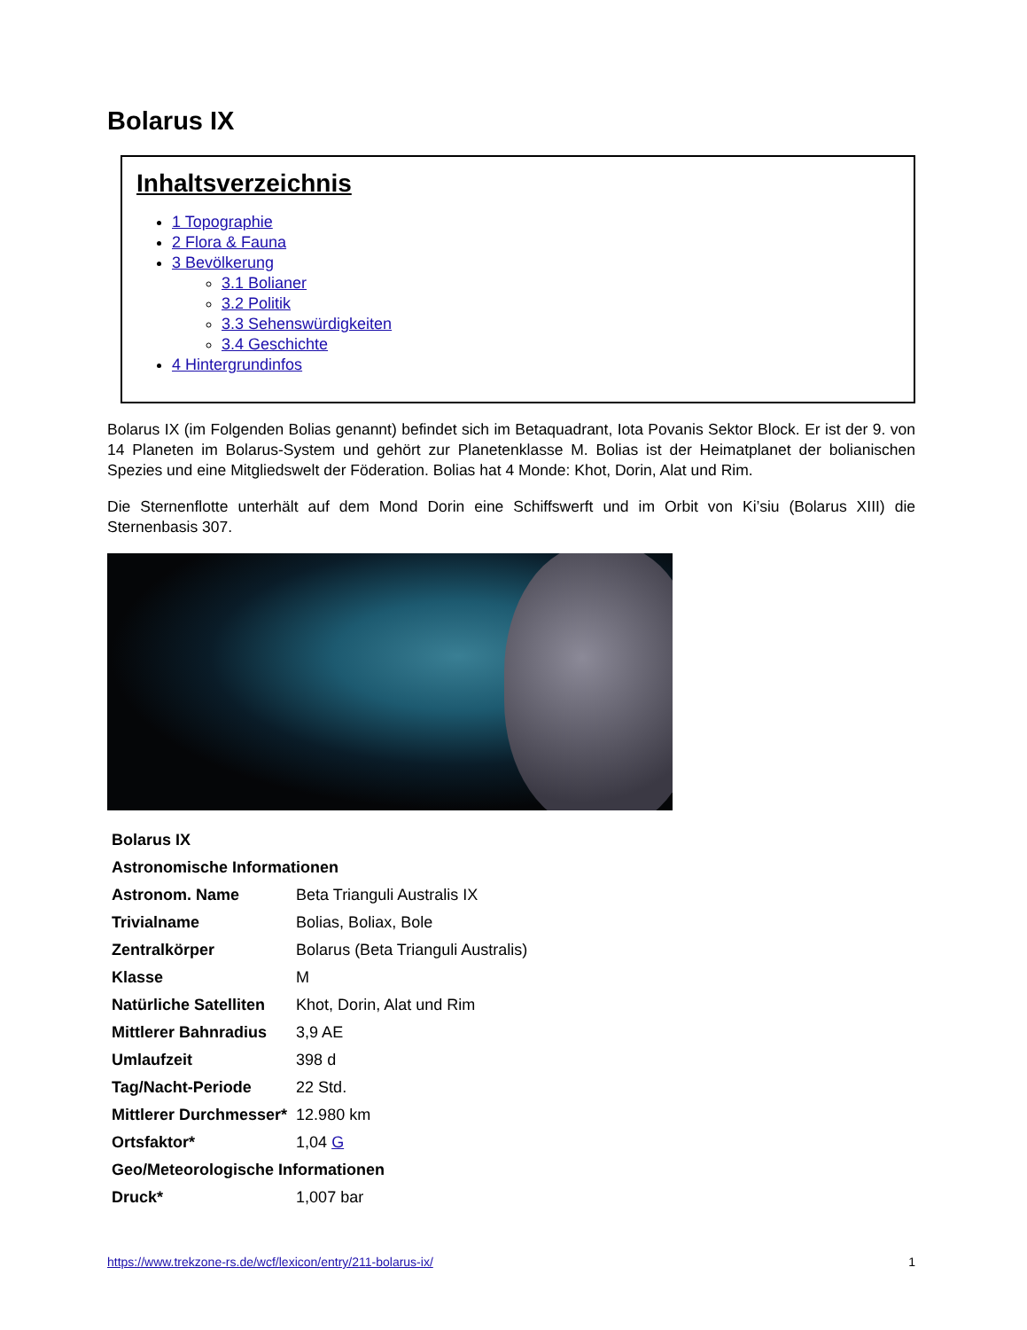Bolarus IX
Inhaltsverzeichnis
1 Topographie
2 Flora & Fauna
3 Bevölkerung
3.1 Bolianer
3.2 Politik
3.3 Sehenswürdigkeiten
3.4 Geschichte
4 Hintergrundinfos
Bolarus IX (im Folgenden Bolias genannt) befindet sich im Betaquadrant, Iota Povanis Sektor Block. Er ist der 9. von 14 Planeten im Bolarus-System und gehört zur Planetenklasse M. Bolias ist der Heimatplanet der bolianischen Spezies und eine Mitgliedswelt der Föderation. Bolias hat 4 Monde: Khot, Dorin, Alat und Rim.
Die Sternenflotte unterhält auf dem Mond Dorin eine Schiffswerft und im Orbit von Ki’siu (Bolarus XIII) die Sternenbasis 307.
| Bolarus IX | |
| Astronomische Informationen | |
| Astronom. Name | Beta Trianguli Australis IX |
| Trivialname | Bolias, Boliax, Bole |
| Zentralkörper | Bolarus (Beta Trianguli Australis) |
| Klasse | M |
| Natürliche Satelliten | Khot, Dorin, Alat und Rim |
| Mittlerer Bahnradius | 3,9 AE |
| Umlaufzeit | 398 d |
| Tag/Nacht-Periode | 22 Std. |
| Mittlerer Durchmesser* | 12.980 km |
| Ortsfaktor* | 1,04 G |
| Geo/Meteorologische Informationen | |
| Druck* | 1,007 bar |
https://www.trekzone-rs.de/wcf/lexicon/entry/211-bolarus-ix/ 1